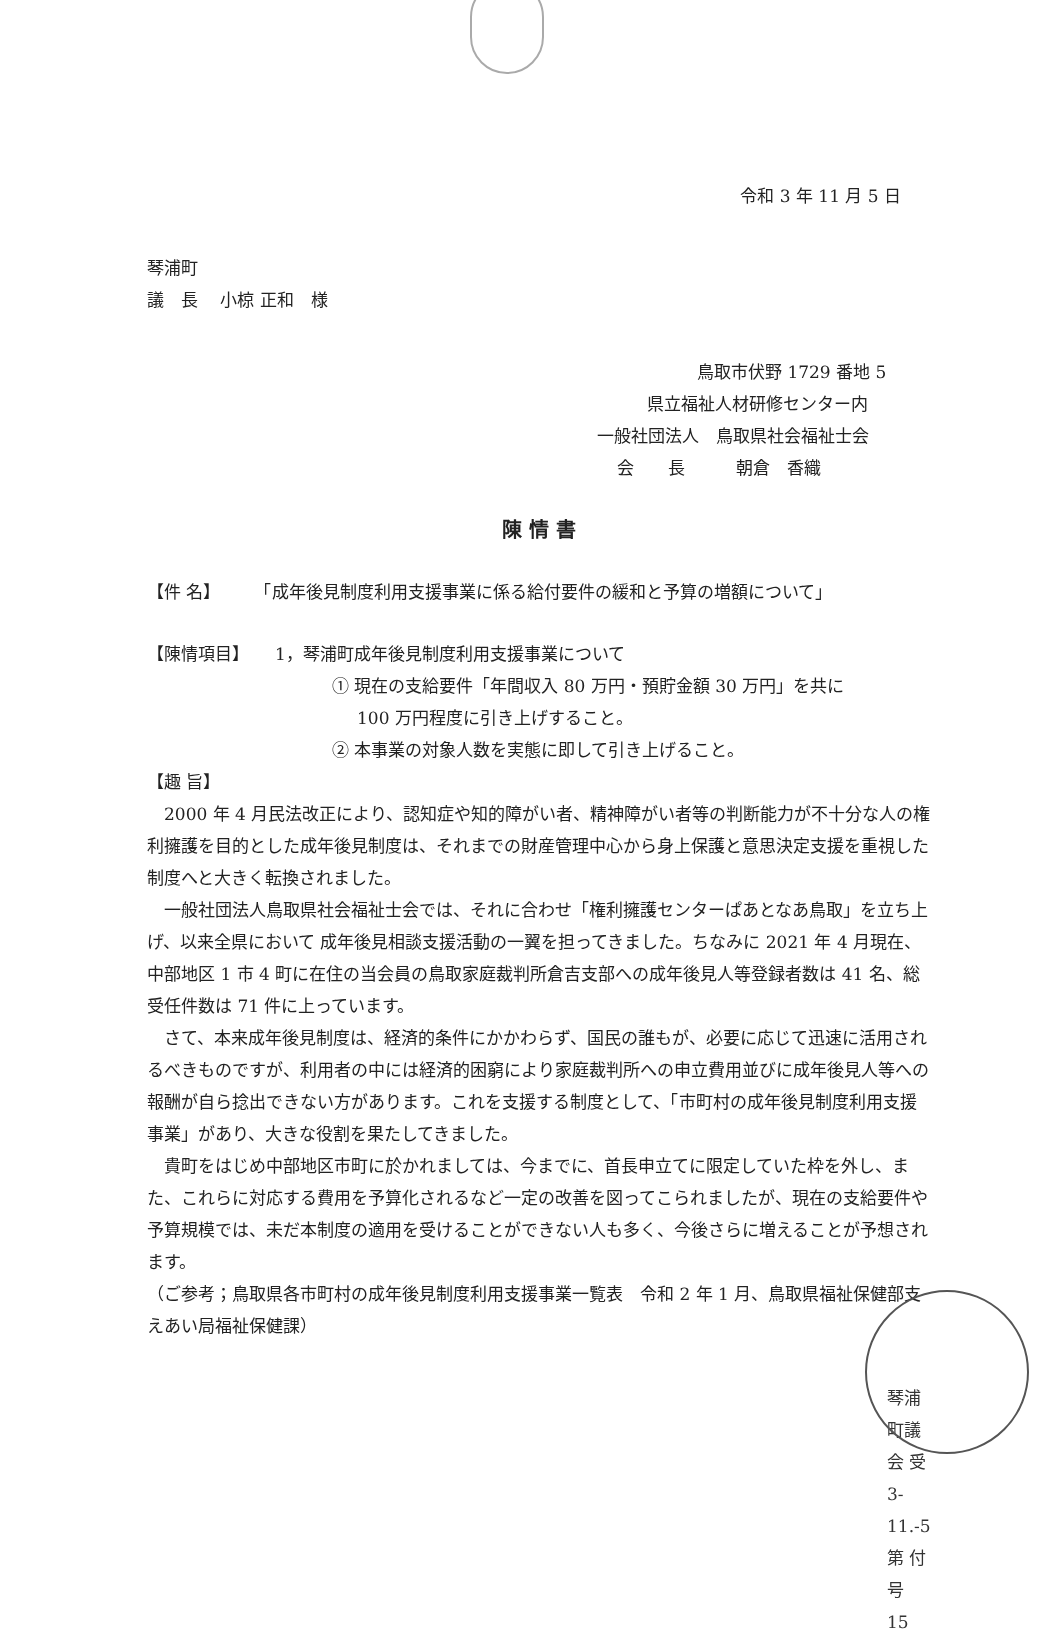令和 3 年 11 月 5 日
琴浦町
議　長　 小椋 正和　様
鳥取市伏野 1729 番地 5
県立福祉人材研修センター内
一般社団法人　鳥取県社会福祉士会
会　　長　　　朝倉　香織
陳 情 書
【件 名】　　　「成年後見制度利用支援事業に係る給付要件の緩和と予算の増額について」
【陳情項目】　　1，琴浦町成年後見制度利用支援事業について
① 現在の支給要件「年間収入 80 万円・預貯金額 30 万円」を共に
100 万円程度に引き上げすること。
② 本事業の対象人数を実態に即して引き上げること。
【趣 旨】
　2000 年 4 月民法改正により、認知症や知的障がい者、精神障がい者等の判断能力が不十分な人の権利擁護を目的とした成年後見制度は、それまでの財産管理中心から身上保護と意思決定支援を重視した制度へと大きく転換されました。
　一般社団法人鳥取県社会福祉士会では、それに合わせ「権利擁護センターぱあとなあ鳥取」を立ち上げ、以来全県において 成年後見相談支援活動の一翼を担ってきました。ちなみに 2021 年 4 月現在、中部地区 1 市 4 町に在住の当会員の鳥取家庭裁判所倉吉支部への成年後見人等登録者数は 41 名、総受任件数は 71 件に上っています。
　さて、本来成年後見制度は、経済的条件にかかわらず、国民の誰もが、必要に応じて迅速に活用されるべきものですが、利用者の中には経済的困窮により家庭裁判所への申立費用並びに成年後見人等への報酬が自ら捻出できない方があります。これを支援する制度として、「市町村の成年後見制度利用支援事業」があり、大きな役割を果たしてきました。
　貴町をはじめ中部地区市町に於かれましては、今までに、首長申立てに限定していた枠を外し、また、これらに対応する費用を予算化されるなど一定の改善を図ってこられましたが、現在の支給要件や予算規模では、未だ本制度の適用を受けることができない人も多く、今後さらに増えることが予想されます。
（ご参考；鳥取県各市町村の成年後見制度利用支援事業一覧表　令和 2 年 1 月、鳥取県福祉保健部支えあい局福祉保健課）
琴浦町議会 受 3-11.-5 第 付 号 15